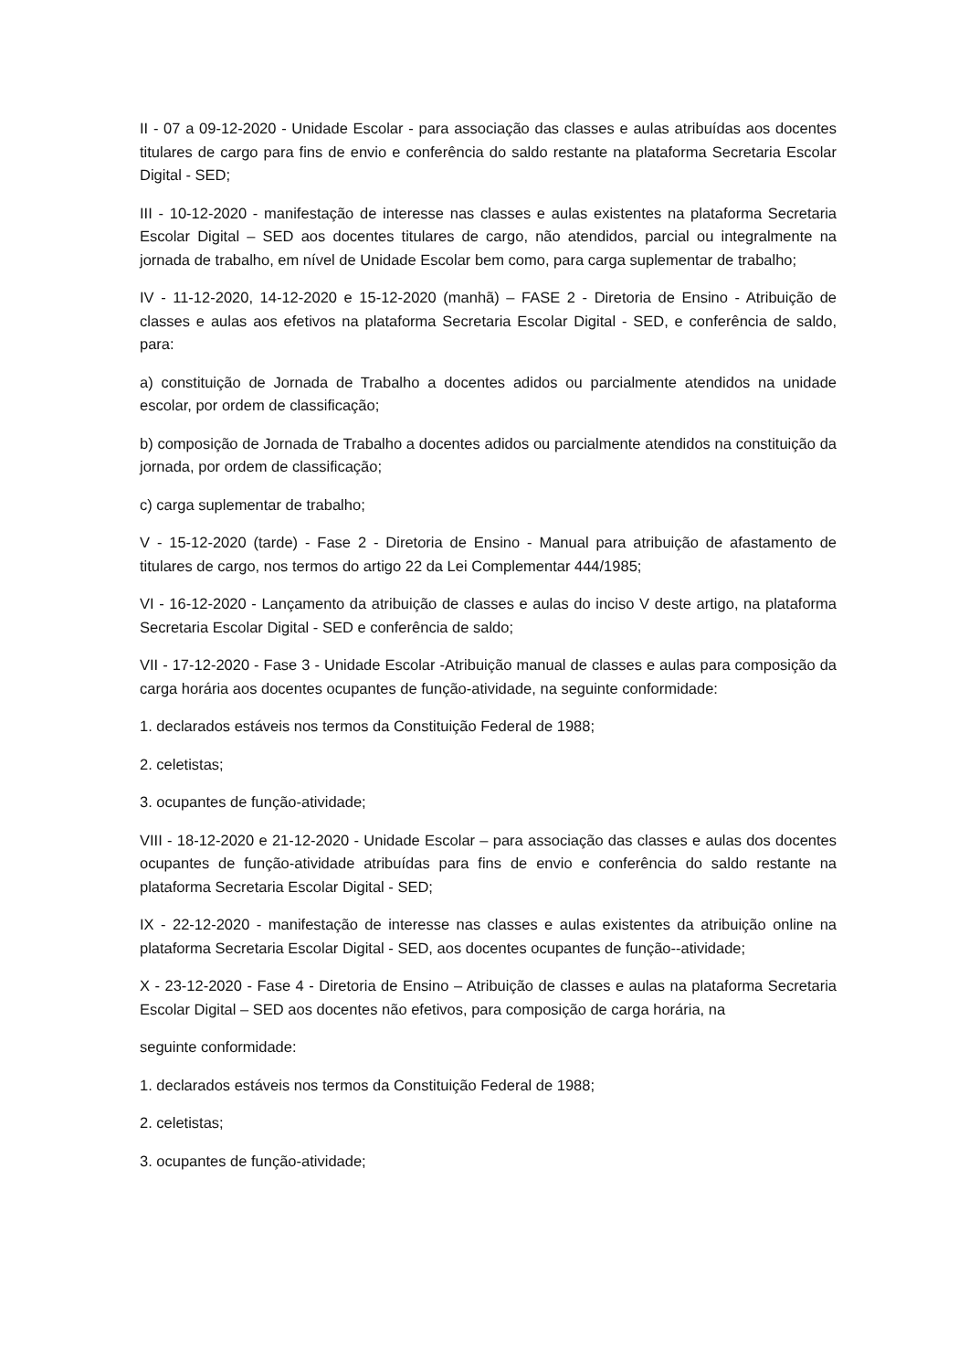II - 07 a 09-12-2020 - Unidade Escolar - para associação das classes e aulas atribuídas aos docentes titulares de cargo para fins de envio e conferência do saldo restante na plataforma Secretaria Escolar Digital - SED;
III - 10-12-2020 - manifestação de interesse nas classes e aulas existentes na plataforma Secretaria Escolar Digital – SED aos docentes titulares de cargo, não atendidos, parcial ou integralmente na jornada de trabalho, em nível de Unidade Escolar bem como, para carga suplementar de trabalho;
IV - 11-12-2020, 14-12-2020 e 15-12-2020 (manhã) – FASE 2 - Diretoria de Ensino - Atribuição de classes e aulas aos efetivos na plataforma Secretaria Escolar Digital - SED, e conferência de saldo, para:
a) constituição de Jornada de Trabalho a docentes adidos ou parcialmente atendidos na unidade escolar, por ordem de classificação;
b) composição de Jornada de Trabalho a docentes adidos ou parcialmente atendidos na constituição da jornada, por ordem de classificação;
c) carga suplementar de trabalho;
V - 15-12-2020 (tarde) - Fase 2 - Diretoria de Ensino - Manual para atribuição de afastamento de titulares de cargo, nos termos do artigo 22 da Lei Complementar 444/1985;
VI - 16-12-2020 - Lançamento da atribuição de classes e aulas do inciso V deste artigo, na plataforma Secretaria Escolar Digital - SED e conferência de saldo;
VII - 17-12-2020 - Fase 3 - Unidade Escolar -Atribuição manual de classes e aulas para composição da carga horária aos docentes ocupantes de função-atividade, na seguinte conformidade:
1. declarados estáveis nos termos da Constituição Federal de 1988;
2. celetistas;
3. ocupantes de função-atividade;
VIII - 18-12-2020 e 21-12-2020 - Unidade Escolar – para associação das classes e aulas dos docentes ocupantes de função-atividade atribuídas para fins de envio e conferência do saldo restante na plataforma Secretaria Escolar Digital - SED;
IX - 22-12-2020 - manifestação de interesse nas classes e aulas existentes da atribuição online na plataforma Secretaria Escolar Digital - SED, aos docentes ocupantes de função--atividade;
X - 23-12-2020 - Fase 4 - Diretoria de Ensino – Atribuição de classes e aulas na plataforma Secretaria Escolar Digital – SED aos docentes não efetivos, para composição de carga horária, na
seguinte conformidade:
1. declarados estáveis nos termos da Constituição Federal de 1988;
2. celetistas;
3. ocupantes de função-atividade;